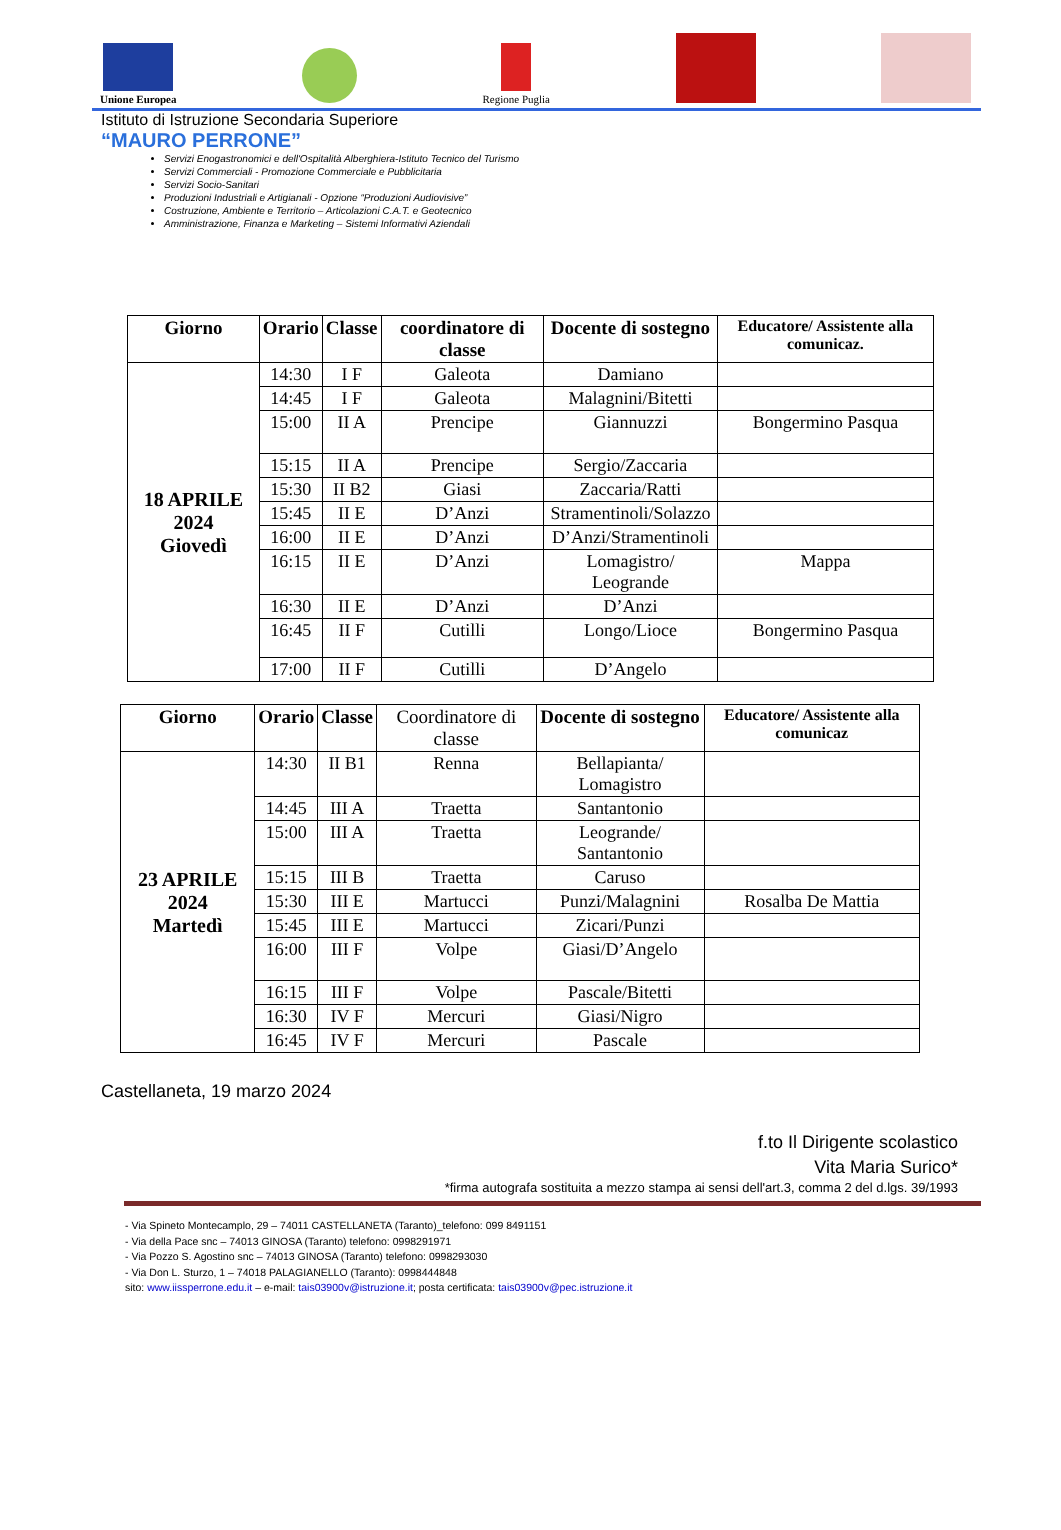Unione Europea
Regione Puglia
Istituto di Istruzione Secondaria Superiore
“MAURO PERRONE”
Servizi Enogastronomici e dell'Ospitalità Alberghiera-Istituto Tecnico del Turismo
Servizi Commerciali - Promozione Commerciale e Pubblicitaria
Servizi Socio-Sanitari
Produzioni Industriali e Artigianali - Opzione “Produzioni Audiovisive”
Costruzione, Ambiente e Territorio – Articolazioni C.A.T. e Geotecnico
Amministrazione, Finanza e Marketing – Sistemi Informativi Aziendali
| Giorno | Orario | Classe | coordinatore di classe | Docente di sostegno | Educatore/ Assistente alla comunicaz. |
| --- | --- | --- | --- | --- | --- |
| 18 APRILE 2024 Giovedì | 14:30 | I F | Galeota | Damiano | |
| | 14:45 | I F | Galeota | Malagnini/Bitetti | |
| | 15:00 | II A | Prencipe | Giannuzzi | Bongermino Pasqua |
| | 15:15 | II A | Prencipe | Sergio/Zaccaria | |
| | 15:30 | II B2 | Giasi | Zaccaria/Ratti | |
| | 15:45 | II E | D’Anzi | Stramentinoli/Solazzo | |
| | 16:00 | II E | D’Anzi | D’Anzi/Stramentinoli | |
| | 16:15 | II E | D’Anzi | Lomagistro/ Leogrande | Mappa |
| | 16:30 | II E | D’Anzi | D’Anzi | |
| | 16:45 | II F | Cutilli | Longo/Lioce | Bongermino Pasqua |
| | 17:00 | II F | Cutilli | D’Angelo | |
| Giorno | Orario | Classe | Coordinatore di classe | Docente di sostegno | Educatore/ Assistente alla comunicaz |
| 23 APRILE 2024 Martedì | 14:30 | II B1 | Renna | Bellapianta/ Lomagistro | |
| | 14:45 | III A | Traetta | Santantonio | |
| | 15:00 | III A | Traetta | Leogrande/ Santantonio | |
| | 15:15 | III B | Traetta | Caruso | |
| | 15:30 | III E | Martucci | Punzi/Malagnini | Rosalba De Mattia |
| | 15:45 | III E | Martucci | Zicari/Punzi | |
| | 16:00 | III F | Volpe | Giasi/D’Angelo | |
| | 16:15 | III F | Volpe | Pascale/Bitetti | |
| | 16:30 | IV F | Mercuri | Giasi/Nigro | |
| | 16:45 | IV F | Mercuri | Pascale | |
Castellaneta, 19 marzo 2024
f.to Il Dirigente scolastico
Vita Maria Surico*
*firma autografa sostituita a mezzo stampa ai sensi dell'art.3, comma 2 del d.lgs. 39/1993
- Via Spineto Montecamplo, 29 – 74011 CASTELLANETA (Taranto)_telefono: 099 8491151
- Via della Pace snc – 74013 GINOSA (Taranto) telefono: 0998291971
- Via Pozzo S. Agostino snc – 74013 GINOSA (Taranto) telefono: 0998293030
- Via Don L. Sturzo, 1 – 74018 PALAGIANELLO (Taranto): 0998444848
sito: www.iissperrone.edu.it – e-mail: tais03900v@istruzione.it; posta certificata: tais03900v@pec.istruzione.it